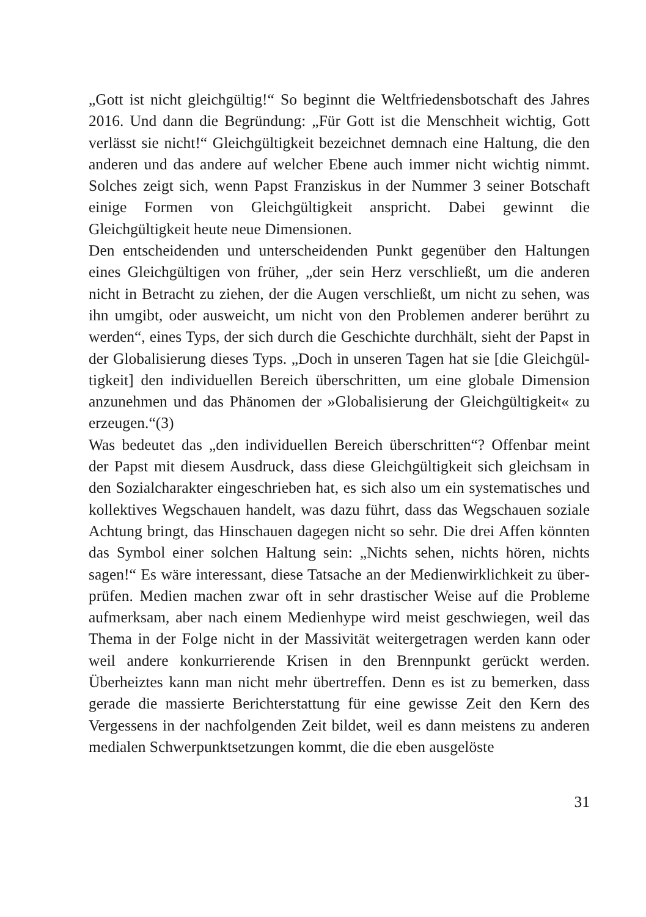„Gott ist nicht gleichgültig!“ So beginnt die Weltfriedensbotschaft des Jahres 2016. Und dann die Begründung: „Für Gott ist die Menschheit wichtig, Gott verlässt sie nicht!“ Gleichgültigkeit bezeichnet demnach eine Haltung, die den anderen und das andere auf welcher Ebene auch immer nicht wichtig nimmt. Solches zeigt sich, wenn Papst Franziskus in der Nummer 3 seiner Botschaft einige Formen von Gleichgültigkeit anspricht. Dabei gewinnt die Gleichgültigkeit heute neue Dimensionen.
Den entscheidenden und unterscheidenden Punkt gegenüber den Haltungen eines Gleichgültigen von früher, „der sein Herz ver­schließt, um die anderen nicht in Betracht zu ziehen, der die Augen verschließt, um nicht zu sehen, was ihn umgibt, oder ausweicht, um nicht von den Problemen anderer berührt zu werden“, eines Typs, der sich durch die Geschichte durchhält, sieht der Papst in der Globa­lisierung dieses Typs. „Doch in unseren Tagen hat sie [die Gleichgül­tigkeit] den individuellen Bereich überschritten, um eine globale Di­mension anzunehmen und das Phänomen der »Globalisierung der Gleichgültigkeit« zu erzeugen.“(3)
Was bedeutet das „den individuellen Bereich überschritten“? Offen­bar meint der Papst mit diesem Ausdruck, dass diese Gleichgültigkeit sich gleichsam in den Sozialcharakter eingeschrieben hat, es sich also um ein systematisches und kollektives Wegschauen handelt, was dazu führt, dass das Wegschauen soziale Achtung bringt, das Hinschauen dagegen nicht so sehr. Die drei Affen könnten das Symbol einer solchen Haltung sein: „Nichts sehen, nichts hören, nichts sagen!“ Es wäre interessant, diese Tatsache an der Medienwirklichkeit zu über­prüfen. Medien machen zwar oft in sehr drastischer Weise auf die Probleme aufmerksam, aber nach einem Medienhype wird meist geschwiegen, weil das Thema in der Folge nicht in der Massivität weitergetragen werden kann oder weil andere konkurrierende Krisen in den Brennpunkt gerückt werden. Überheiztes kann man nicht mehr übertreffen. Denn es ist zu bemerken, dass gerade die massierte Berichterstattung für eine gewisse Zeit den Kern des Vergessens in der nachfolgenden Zeit bildet, weil es dann meistens zu anderen medialen Schwerpunktsetzungen kommt, die die eben ausgelöste
31